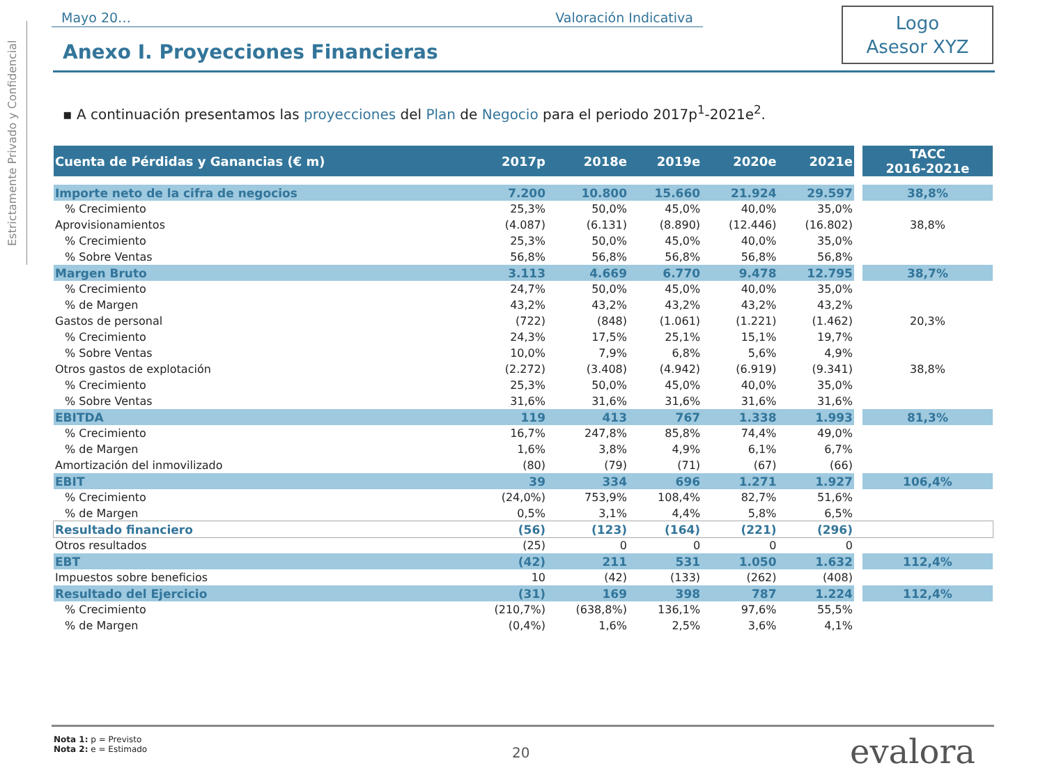Estrictamente Privado y Confidencial
Mayo 20… Valoración Indicativa
Anexo I. Proyecciones Financieras
Logo
Asesor XYZ
▪ A continuación presentamos las proyecciones del Plan de Negocio para el periodo 2017p<sup>1</sup>-2021e<sup>2</sup>.
| Cuenta de Pérdidas y Ganancias (€ m) | 2017p | 2018e | 2019e | 2020e | 2021e | | TACC 2016-2021e |
| --- | --- | --- | --- | --- | --- | --- | --- |
| Importe neto de la cifra de negocios | 7.200 | 10.800 | 15.660 | 21.924 | 29.597 | | 38,8% |
| % Crecimiento | 25,3% | 50,0% | 45,0% | 40,0% | 35,0% | | |
| Aprovisionamientos | (4.087) | (6.131) | (8.890) | (12.446) | (16.802) | | 38,8% |
| % Crecimiento | 25,3% | 50,0% | 45,0% | 40,0% | 35,0% | | |
| % Sobre Ventas | 56,8% | 56,8% | 56,8% | 56,8% | 56,8% | | |
| Margen Bruto | 3.113 | 4.669 | 6.770 | 9.478 | 12.795 | | 38,7% |
| % Crecimiento | 24,7% | 50,0% | 45,0% | 40,0% | 35,0% | | |
| % de Margen | 43,2% | 43,2% | 43,2% | 43,2% | 43,2% | | |
| Gastos de personal | (722) | (848) | (1.061) | (1.221) | (1.462) | | 20,3% |
| % Crecimiento | 24,3% | 17,5% | 25,1% | 15,1% | 19,7% | | |
| % Sobre Ventas | 10,0% | 7,9% | 6,8% | 5,6% | 4,9% | | |
| Otros gastos de explotación | (2.272) | (3.408) | (4.942) | (6.919) | (9.341) | | 38,8% |
| % Crecimiento | 25,3% | 50,0% | 45,0% | 40,0% | 35,0% | | |
| % Sobre Ventas | 31,6% | 31,6% | 31,6% | 31,6% | 31,6% | | |
| EBITDA | 119 | 413 | 767 | 1.338 | 1.993 | | 81,3% |
| % Crecimiento | 16,7% | 247,8% | 85,8% | 74,4% | 49,0% | | |
| % de Margen | 1,6% | 3,8% | 4,9% | 6,1% | 6,7% | | |
| Amortización del inmovilizado | (80) | (79) | (71) | (67) | (66) | | |
| EBIT | 39 | 334 | 696 | 1.271 | 1.927 | | 106,4% |
| % Crecimiento | (24,0%) | 753,9% | 108,4% | 82,7% | 51,6% | | |
| % de Margen | 0,5% | 3,1% | 4,4% | 5,8% | 6,5% | | |
| Resultado financiero | (56) | (123) | (164) | (221) | (296) | | |
| Otros resultados | (25) | 0 | 0 | 0 | 0 | | |
| EBT | (42) | 211 | 531 | 1.050 | 1.632 | | 112,4% |
| Impuestos sobre beneficios | 10 | (42) | (133) | (262) | (408) | | |
| Resultado del Ejercicio | (31) | 169 | 398 | 787 | 1.224 | | 112,4% |
| % Crecimiento | (210,7%) | (638,8%) | 136,1% | 97,6% | 55,5% | | |
| % de Margen | (0,4%) | 1,6% | 2,5% | 3,6% | 4,1% | | |
Nota 1: p = Previsto
Nota 2: e = Estimado
20 evalora